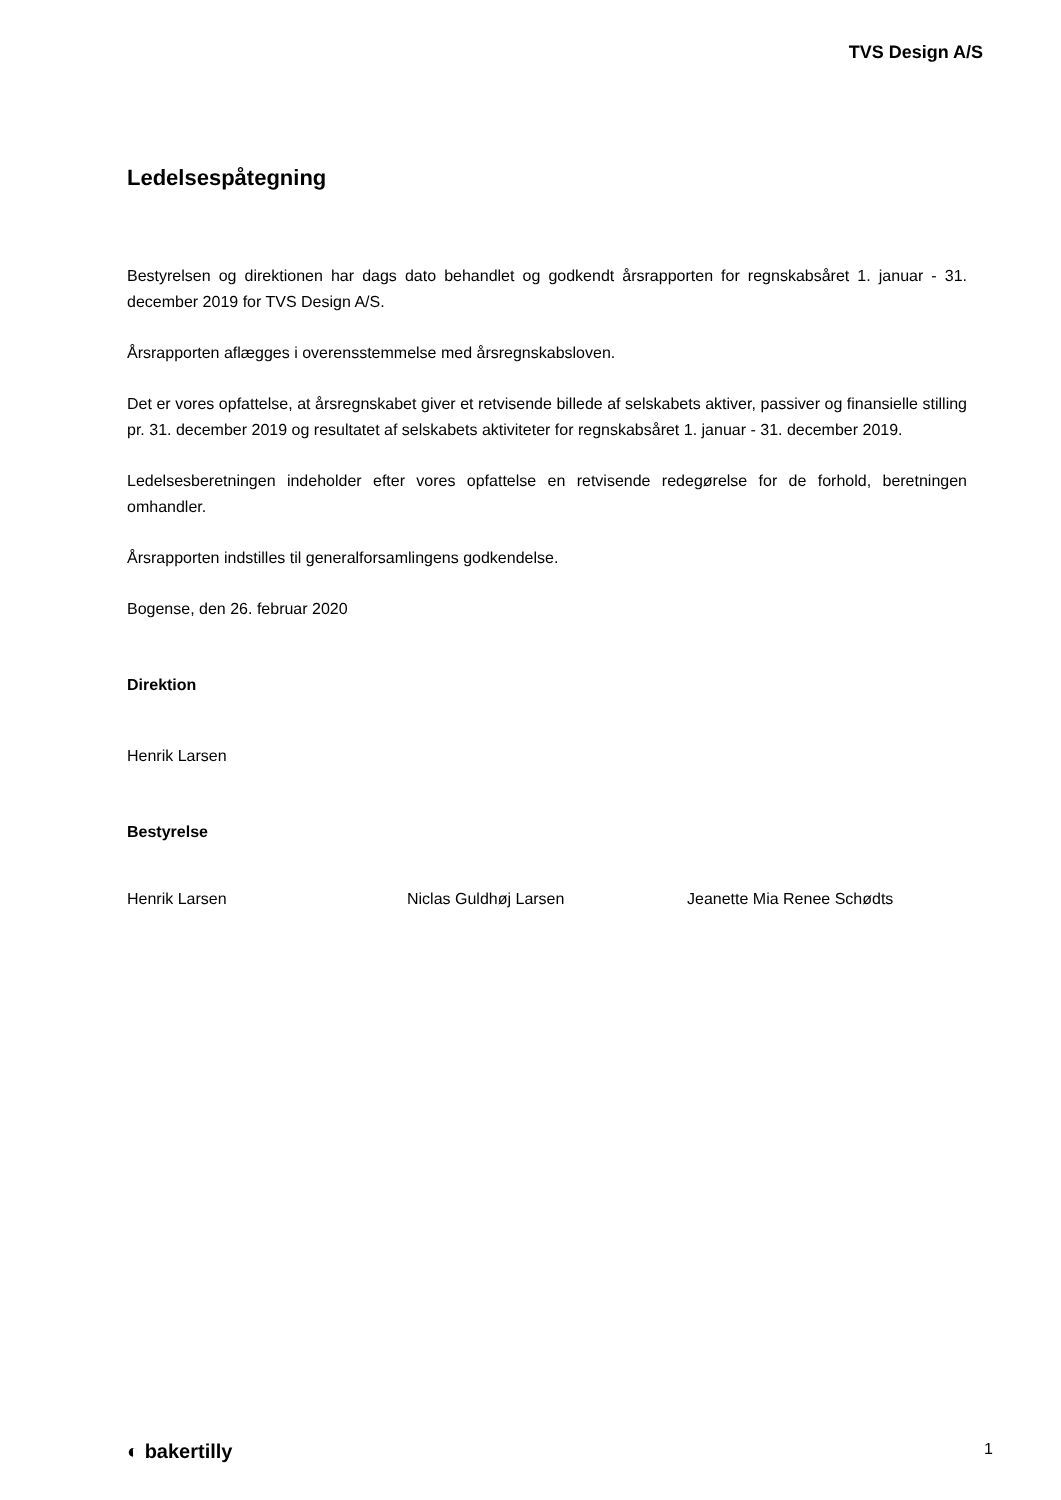TVS Design A/S
Ledelsespåtegning
Bestyrelsen og direktionen har dags dato behandlet og godkendt årsrapporten for regnskabsåret 1. januar - 31. december 2019 for TVS Design A/S.
Årsrapporten aflægges i overensstemmelse med årsregnskabsloven.
Det er vores opfattelse, at årsregnskabet giver et retvisende billede af selskabets aktiver, passiver og finansielle stilling pr. 31. december 2019 og resultatet af selskabets aktiviteter for regnskabsåret 1. januar - 31. december 2019.
Ledelsesberetningen indeholder efter vores opfattelse en retvisende redegørelse for de forhold, beretningen omhandler.
Årsrapporten indstilles til generalforsamlingens godkendelse.
Bogense, den 26. februar 2020
Direktion
Henrik Larsen
Bestyrelse
Henrik Larsen Niclas Guldhøj Larsen Jeanette Mia Renee Schødts
◐ bakertilly 1